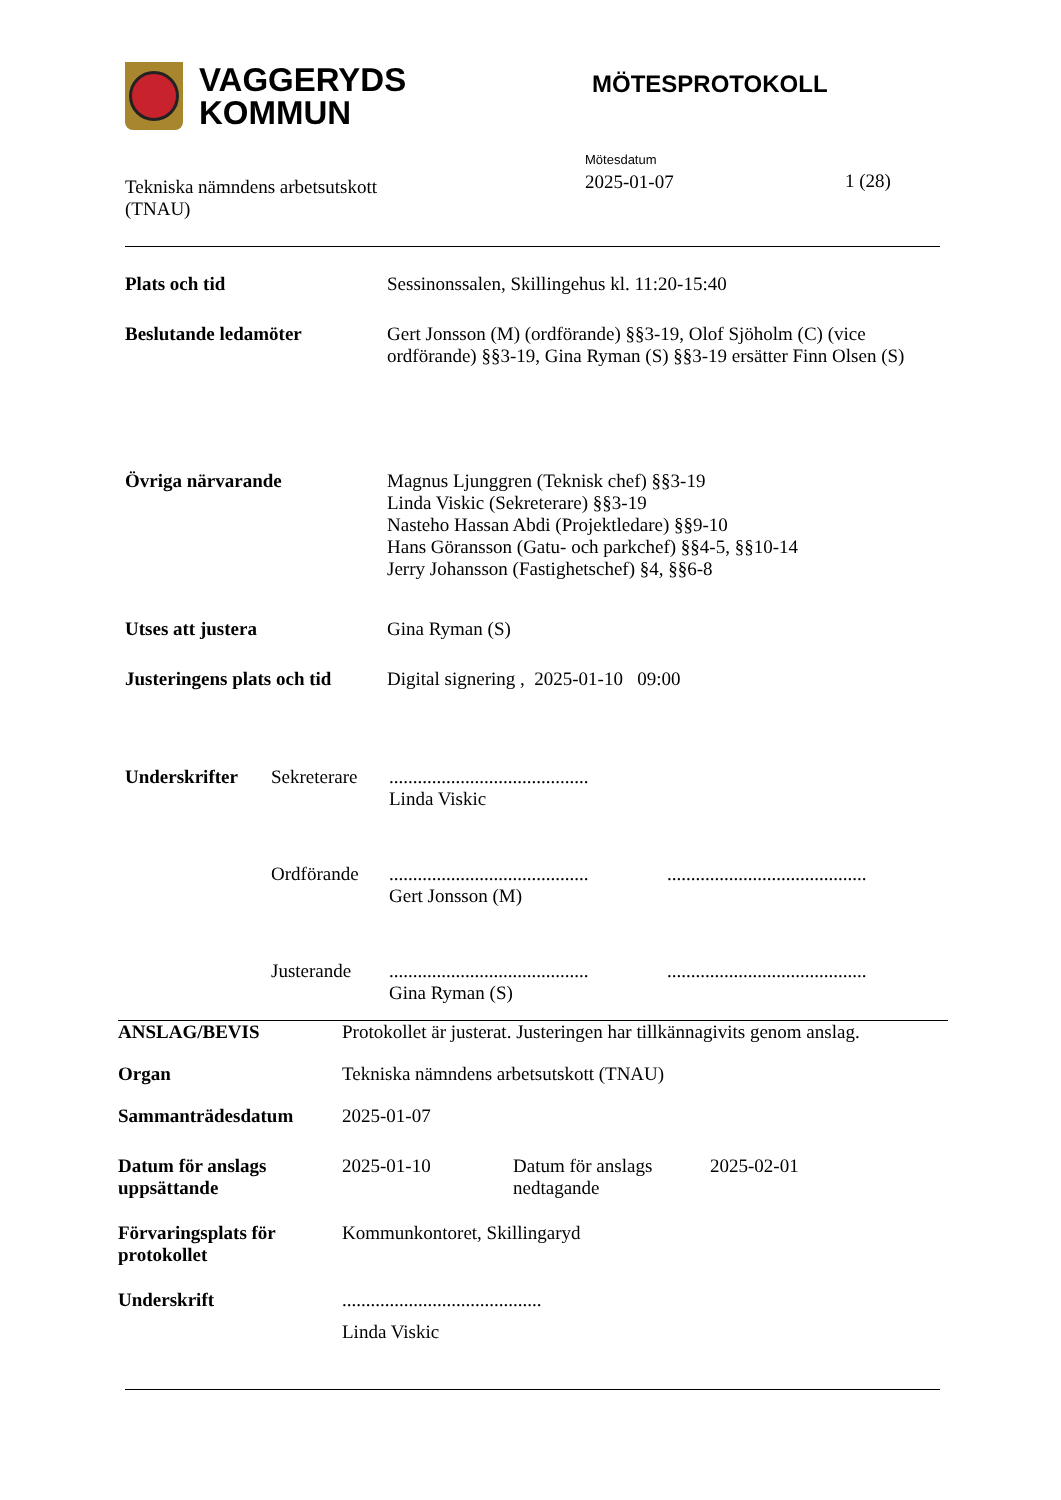VAGGERYDS
KOMMUN
MÖTESPROTOKOLL
Tekniska nämndens arbetsutskott
(TNAU)
Mötesdatum
2025-01-07
1 (28)
| Plats och tid | Sessinonssalen, Skillingehus kl. 11:20-15:40 |
| Beslutande ledamöter | Gert Jonsson (M) (ordförande) §§3-19, Olof Sjöholm (C) (vice ordförande) §§3-19, Gina Ryman (S) §§3-19 ersätter Finn Olsen (S) |
| Övriga närvarande | Magnus Ljunggren (Teknisk chef) §§3-19 Linda Viskic (Sekreterare) §§3-19 Nasteho Hassan Abdi (Projektledare) §§9-10 Hans Göransson (Gatu- och parkchef) §§4-5, §§10-14 Jerry Johansson (Fastighetschef) §4, §§6-8 |
| Utses att justera | Gina Ryman (S) |
| Justeringens plats och tid | Digital signering , 2025-01-10 09:00 |
| Underskrifter | Sekreterare | .......................................... Linda Viskic | |
| | Ordförande | .......................................... Gert Jonsson (M) | .......................................... |
| | Justerande | .......................................... Gina Ryman (S) | .......................................... |
| ANSLAG/BEVIS | Protokollet är justerat. Justeringen har tillkännagivits genom anslag. | | |
| Organ | Tekniska nämndens arbetsutskott (TNAU) | | |
| Sammanträdesdatum | 2025-01-07 | | |
| Datum för anslags uppsättande | 2025-01-10 | Datum för anslags nedtagande | 2025-02-01 |
| Förvaringsplats för protokollet | Kommunkontoret, Skillingaryd | | |
| Underskrift | .......................................... Linda Viskic | | |